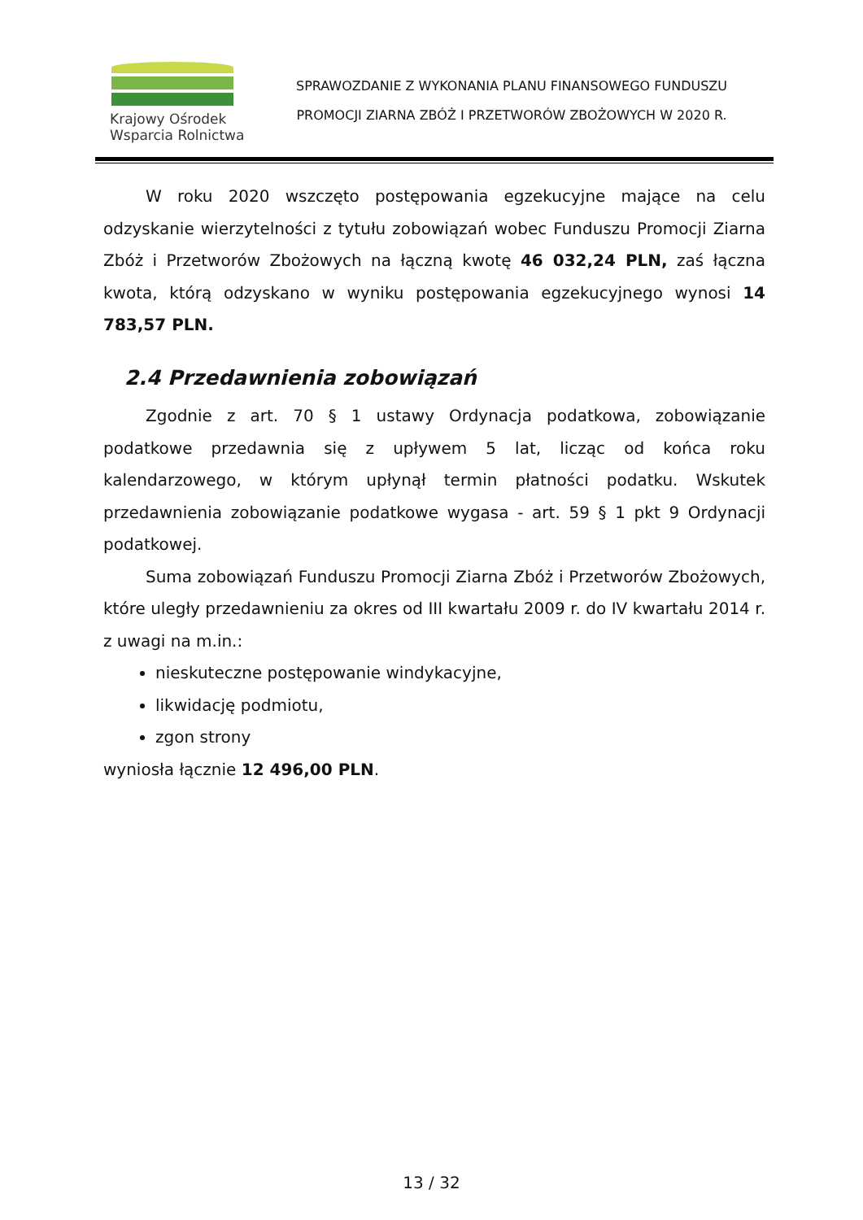Krajowy Ośrodek
Wsparcia Rolnictwa
SPRAWOZDANIE Z WYKONANIA PLANU FINANSOWEGO FUNDUSZU
PROMOCJI ZIARNA ZBÓŻ I PRZETWORÓW ZBOŻOWYCH W 2020 R.
W roku 2020 wszczęto postępowania egzekucyjne mające na celu odzyskanie wierzytelności z tytułu zobowiązań wobec Funduszu Promocji Ziarna Zbóż i Przetworów Zbożowych na łączną kwotę 46 032,24 PLN, zaś łączna kwota, którą odzyskano w wyniku postępowania egzekucyjnego wynosi 14 783,57 PLN.
2.4 Przedawnienia zobowiązań
Zgodnie z art. 70 § 1 ustawy Ordynacja podatkowa, zobowiązanie podatkowe przedawnia się z upływem 5 lat, licząc od końca roku kalendarzowego, w którym upłynął termin płatności podatku. Wskutek przedawnienia zobowiązanie podatkowe wygasa - art. 59 § 1 pkt 9 Ordynacji podatkowej.
Suma zobowiązań Funduszu Promocji Ziarna Zbóż i Przetworów Zbożowych, które uległy przedawnieniu za okres od III kwartału 2009 r. do IV kwartału 2014 r. z uwagi na m.in.:
nieskuteczne postępowanie windykacyjne,
likwidację podmiotu,
zgon strony
wyniosła łącznie 12 496,00 PLN.
13 / 32